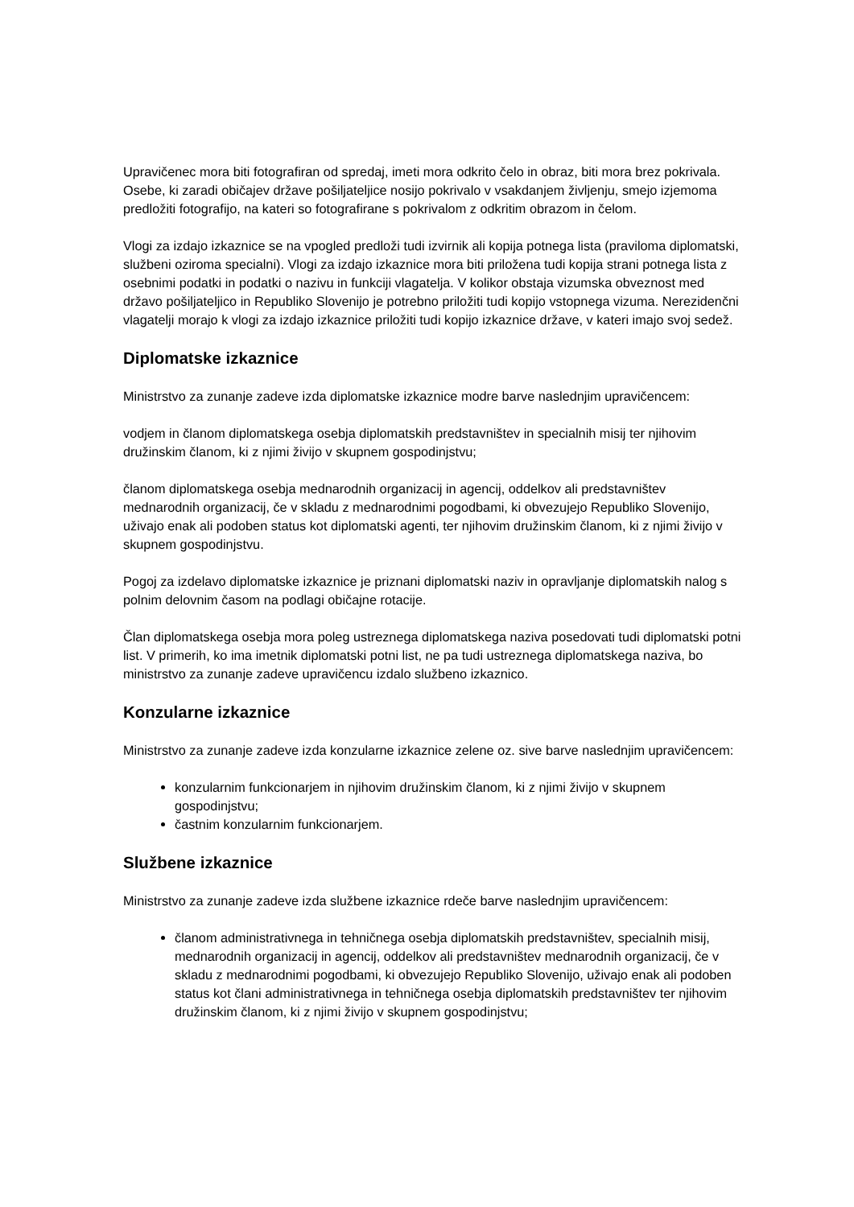Upravičenec mora biti fotografiran od spredaj, imeti mora odkrito čelo in obraz, biti mora brez pokrivala. Osebe, ki zaradi običajev države pošiljateljice nosijo pokrivalo v vsakdanjem življenju, smejo izjemoma predložiti fotografijo, na kateri so fotografirane s pokrivalom z odkritim obrazom in čelom.
Vlogi za izdajo izkaznice se na vpogled predloži tudi izvirnik ali kopija potnega lista (praviloma diplomatski, službeni oziroma specialni). Vlogi za izdajo izkaznice mora biti priložena tudi kopija strani potnega lista z osebnimi podatki in podatki o nazivu in funkciji vlagatelja. V kolikor obstaja vizumska obveznost med državo pošiljateljico in Republiko Slovenijo je potrebno priložiti tudi kopijo vstopnega vizuma. Nerezidenčni vlagatelji morajo k vlogi za izdajo izkaznice priložiti tudi kopijo izkaznice države, v kateri imajo svoj sedež.
Diplomatske izkaznice
Ministrstvo za zunanje zadeve izda diplomatske izkaznice modre barve naslednjim upravičencem:
vodjem in članom diplomatskega osebja diplomatskih predstavništev in specialnih misij ter njihovim družinskim članom, ki z njimi živijo v skupnem gospodinjstvu;
članom diplomatskega osebja mednarodnih organizacij in agencij, oddelkov ali predstavništev mednarodnih organizacij, če v skladu z mednarodnimi pogodbami, ki obvezujejo Republiko Slovenijo, uživajo enak ali podoben status kot diplomatski agenti, ter njihovim družinskim članom, ki z njimi živijo v skupnem gospodinjstvu.
Pogoj za izdelavo diplomatske izkaznice je priznani diplomatski naziv in opravljanje diplomatskih nalog s polnim delovnim časom na podlagi običajne rotacije.
Član diplomatskega osebja mora poleg ustreznega diplomatskega naziva posedovati tudi diplomatski potni list. V primerih, ko ima imetnik diplomatski potni list, ne pa tudi ustreznega diplomatskega naziva, bo ministrstvo za zunanje zadeve upravičencu izdalo službeno izkaznico.
Konzularne izkaznice
Ministrstvo za zunanje zadeve izda konzularne izkaznice zelene oz. sive barve naslednjim upravičencem:
konzularnim funkcionarjem in njihovim družinskim članom, ki z njimi živijo v skupnem gospodinjstvu;
častnim konzularnim funkcionarjem.
Službene izkaznice
Ministrstvo za zunanje zadeve izda službene izkaznice rdeče barve naslednjim upravičencem:
članom administrativnega in tehničnega osebja diplomatskih predstavništev, specialnih misij, mednarodnih organizacij in agencij, oddelkov ali predstavništev mednarodnih organizacij, če v skladu z mednarodnimi pogodbami, ki obvezujejo Republiko Slovenijo, uživajo enak ali podoben status kot člani administrativnega in tehničnega osebja diplomatskih predstavništev ter njihovim družinskim članom, ki z njimi živijo v skupnem gospodinjstvu;